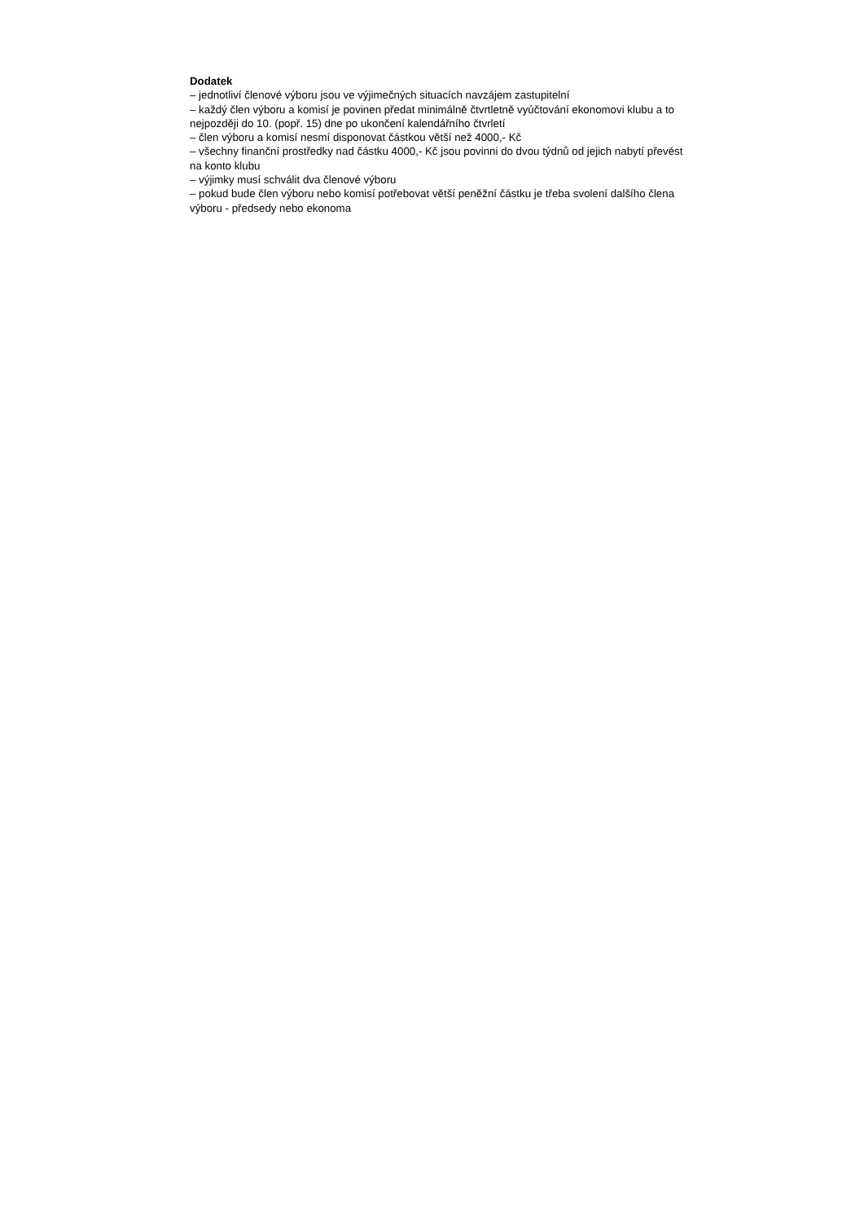Dodatek
– jednotliví členové výboru jsou ve výjimečných situacích navzájem zastupitelní
– každý člen výboru a komisí je povinen předat minimálně čtvrtletně vyúčtování ekonomovi klubu a to nejpozději do 10. (popř. 15) dne po ukončení kalendářního čtvrletí
– člen výboru a komisí nesmí disponovat částkou větší než 4000,- Kč
– všechny finanční prostředky nad částku 4000,- Kč jsou povinni do dvou týdnů od jejich nabytí převést na konto klubu
– výjimky musí schválit dva členové výboru
– pokud bude člen výboru nebo komisí potřebovat větší peněžní částku je třeba svolení dalšího člena výboru - předsedy nebo ekonoma